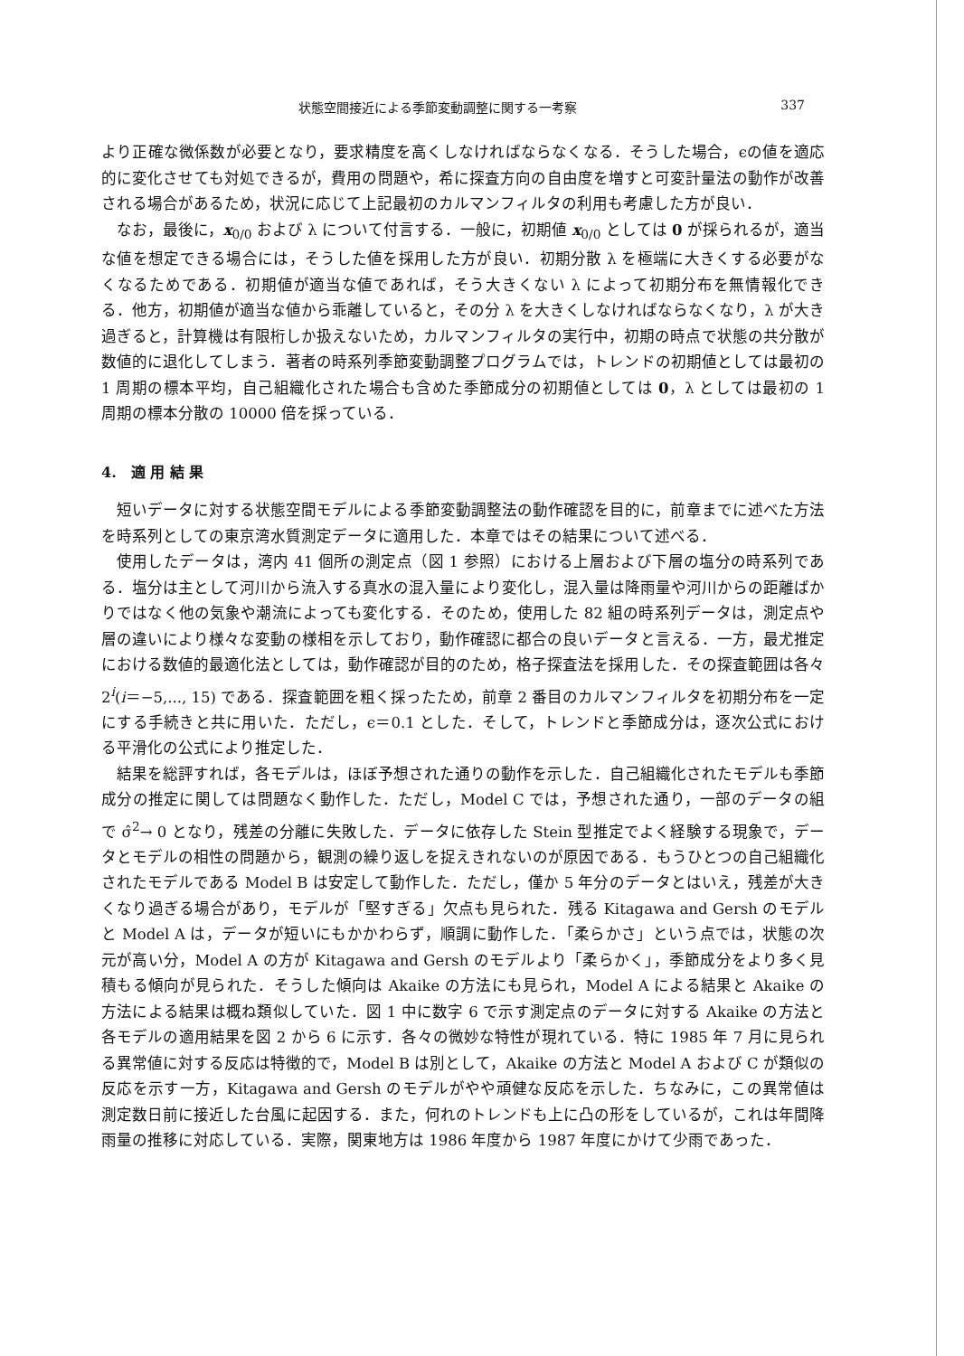状態空間接近による季節変動調整に関する一考察 337
より正確な微係数が必要となり，要求精度を高くしなければならなくなる．そうした場合，ϵの値を適応的に変化させても対処できるが，費用の問題や，希に探査方向の自由度を増すと可変計量法の動作が改善される場合があるため，状況に応じて上記最初のカルマンフィルタの利用も考慮した方が良い．
なお，最後に，x<sub>0/0</sub> および λ について付言する．一般に，初期値 x<sub>0/0</sub> としては 0 が採られるが，適当な値を想定できる場合には，そうした値を採用した方が良い．初期分散 λ を極端に大きくする必要がなくなるためである．初期値が適当な値であれば，そう大きくない λ によって初期分布を無情報化できる．他方，初期値が適当な値から乖離していると，その分 λ を大きくしなければならなくなり，λ が大き過ぎると，計算機は有限桁しか扱えないため，カルマンフィルタの実行中，初期の時点で状態の共分散が数値的に退化してしまう．著者の時系列季節変動調整プログラムでは，トレンドの初期値としては最初の 1 周期の標本平均，自己組織化された場合も含めた季節成分の初期値としては 0，λ としては最初の 1 周期の標本分散の 10000 倍を採っている．
4.　適 用 結 果
短いデータに対する状態空間モデルによる季節変動調整法の動作確認を目的に，前章までに述べた方法を時系列としての東京湾水質測定データに適用した．本章ではその結果について述べる．
使用したデータは，湾内 41 個所の測定点（図 1 参照）における上層および下層の塩分の時系列である．塩分は主として河川から流入する真水の混入量により変化し，混入量は降雨量や河川からの距離ばかりではなく他の気象や潮流によっても変化する．そのため，使用した 82 組の時系列データは，測定点や層の違いにより様々な変動の様相を示しており，動作確認に都合の良いデータと言える．一方，最尤推定における数値的最適化法としては，動作確認が目的のため，格子探査法を採用した．その探査範囲は各々 2<sup>i</sup>(i＝−5,..., 15) である．探査範囲を粗く採ったため，前章 2 番目のカルマンフィルタを初期分布を一定にする手続きと共に用いた．ただし，ϵ＝0.1 とした．そして，トレンドと季節成分は，逐次公式における平滑化の公式により推定した．
結果を総評すれば，各モデルは，ほぼ予想された通りの動作を示した．自己組織化されたモデルも季節成分の推定に関しては問題なく動作した．ただし，Model C では，予想された通り，一部のデータの組で σ̂<sup>2</sup>→ 0 となり，残差の分離に失敗した．データに依存した Stein 型推定でよく経験する現象で，データとモデルの相性の問題から，観測の繰り返しを捉えきれないのが原因である．もうひとつの自己組織化されたモデルである Model B は安定して動作した．ただし，僅か 5 年分のデータとはいえ，残差が大きくなり過ぎる場合があり，モデルが「堅すぎる」欠点も見られた．残る Kitagawa and Gersh のモデルと Model A は，データが短いにもかかわらず，順調に動作した．「柔らかさ」という点では，状態の次元が高い分，Model A の方が Kitagawa and Gersh のモデルより「柔らかく」，季節成分をより多く見積もる傾向が見られた．そうした傾向は Akaike の方法にも見られ，Model A による結果と Akaike の方法による結果は概ね類似していた．図 1 中に数字 6 で示す測定点のデータに対する Akaike の方法と各モデルの適用結果を図 2 から 6 に示す．各々の微妙な特性が現れている．特に 1985 年 7 月に見られる異常値に対する反応は特徴的で，Model B は別として，Akaike の方法と Model A および C が類似の反応を示す一方，Kitagawa and Gersh のモデルがやや頑健な反応を示した．ちなみに，この異常値は測定数日前に接近した台風に起因する．また，何れのトレンドも上に凸の形をしているが，これは年間降雨量の推移に対応している．実際，関東地方は 1986 年度から 1987 年度にかけて少雨であった．